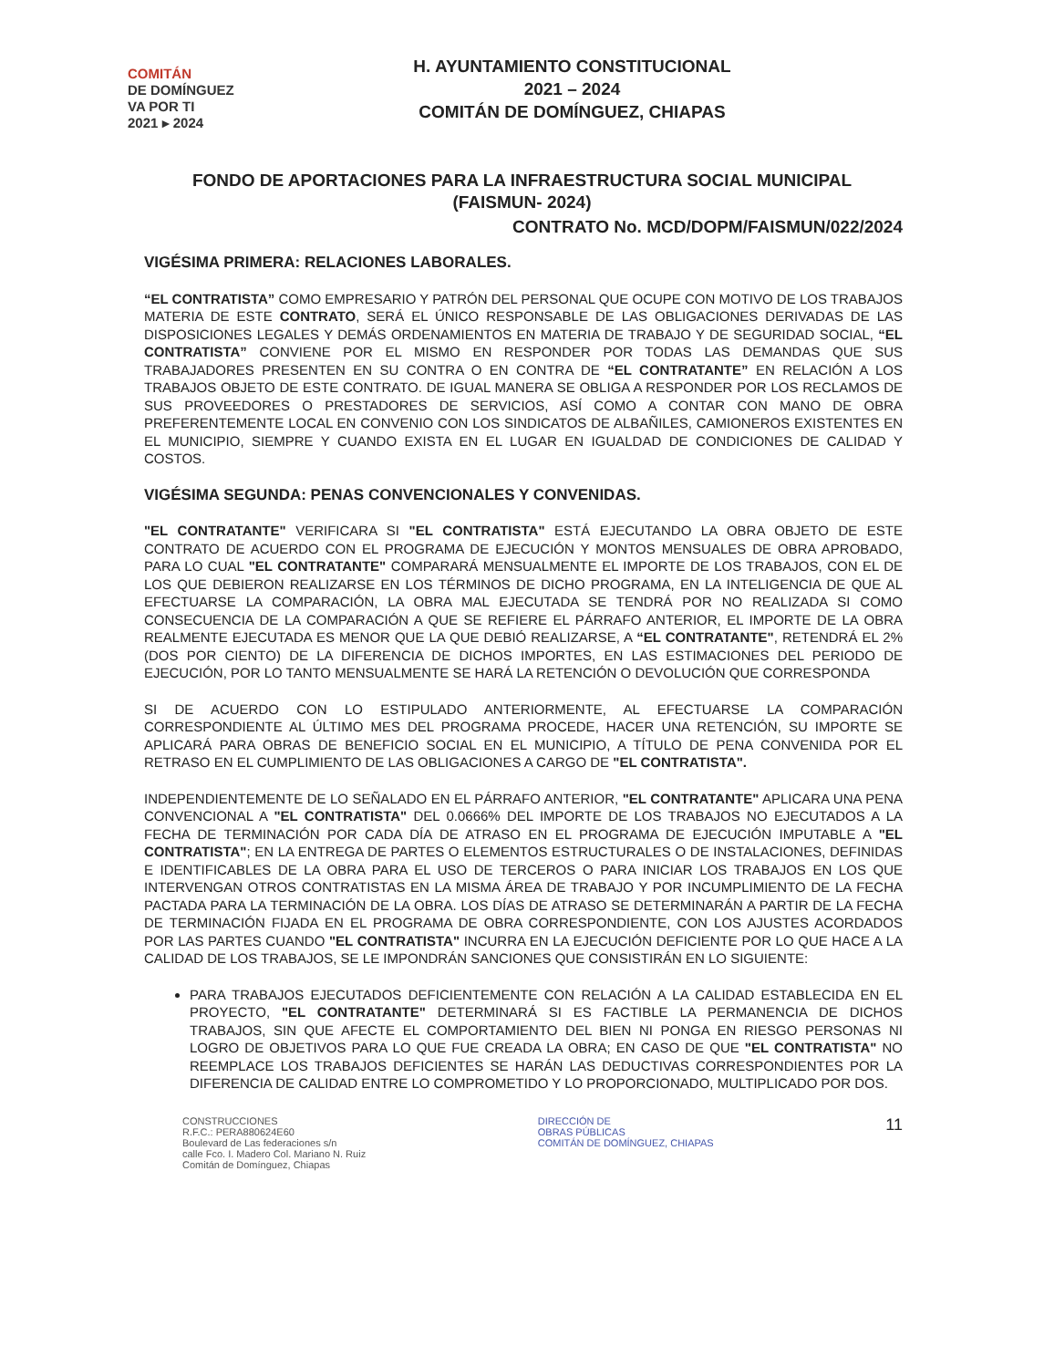COMITÁN
DE DOMÍNGUEZ
VA POR TI
2021 ▸ 2024
H. AYUNTAMIENTO CONSTITUCIONAL
2021 – 2024
COMITÁN DE DOMÍNGUEZ, CHIAPAS
FONDO DE APORTACIONES PARA LA INFRAESTRUCTURA SOCIAL MUNICIPAL
(FAISMUN- 2024)
CONTRATO No. MCD/DOPM/FAISMUN/022/2024
VIGÉSIMA PRIMERA: RELACIONES LABORALES.
“EL CONTRATISTA” COMO EMPRESARIO Y PATRÓN DEL PERSONAL QUE OCUPE CON MOTIVO DE LOS TRABAJOS MATERIA DE ESTE CONTRATO, SERÁ EL ÚNICO RESPONSABLE DE LAS OBLIGACIONES DERIVADAS DE LAS DISPOSICIONES LEGALES Y DEMÁS ORDENAMIENTOS EN MATERIA DE TRABAJO Y DE SEGURIDAD SOCIAL, “EL CONTRATISTA” CONVIENE POR EL MISMO EN RESPONDER POR TODAS LAS DEMANDAS QUE SUS TRABAJADORES PRESENTEN EN SU CONTRA O EN CONTRA DE “EL CONTRATANTE” EN RELACIÓN A LOS TRABAJOS OBJETO DE ESTE CONTRATO. DE IGUAL MANERA SE OBLIGA A RESPONDER POR LOS RECLAMOS DE SUS PROVEEDORES O PRESTADORES DE SERVICIOS, ASÍ COMO A CONTAR CON MANO DE OBRA PREFERENTEMENTE LOCAL EN CONVENIO CON LOS SINDICATOS DE ALBAÑILES, CAMIONEROS EXISTENTES EN EL MUNICIPIO, SIEMPRE Y CUANDO EXISTA EN EL LUGAR EN IGUALDAD DE CONDICIONES DE CALIDAD Y COSTOS.
VIGÉSIMA SEGUNDA: PENAS CONVENCIONALES Y CONVENIDAS.
"EL CONTRATANTE" VERIFICARA SI "EL CONTRATISTA" ESTÁ EJECUTANDO LA OBRA OBJETO DE ESTE CONTRATO DE ACUERDO CON EL PROGRAMA DE EJECUCIÓN Y MONTOS MENSUALES DE OBRA APROBADO, PARA LO CUAL "EL CONTRATANTE" COMPARARÁ MENSUALMENTE EL IMPORTE DE LOS TRABAJOS, CON EL DE LOS QUE DEBIERON REALIZARSE EN LOS TÉRMINOS DE DICHO PROGRAMA, EN LA INTELIGENCIA DE QUE AL EFECTUARSE LA COMPARACIÓN, LA OBRA MAL EJECUTADA SE TENDRÁ POR NO REALIZADA SI COMO CONSECUENCIA DE LA COMPARACIÓN A QUE SE REFIERE EL PÁRRAFO ANTERIOR, EL IMPORTE DE LA OBRA REALMENTE EJECUTADA ES MENOR QUE LA QUE DEBIÓ REALIZARSE, A “EL CONTRATANTE", RETENDRÁ EL 2% (DOS POR CIENTO) DE LA DIFERENCIA DE DICHOS IMPORTES, EN LAS ESTIMACIONES DEL PERIODO DE EJECUCIÓN, POR LO TANTO MENSUALMENTE SE HARÁ LA RETENCIÓN O DEVOLUCIÓN QUE CORRESPONDA
SI DE ACUERDO CON LO ESTIPULADO ANTERIORMENTE, AL EFECTUARSE LA COMPARACIÓN CORRESPONDIENTE AL ÚLTIMO MES DEL PROGRAMA PROCEDE, HACER UNA RETENCIÓN, SU IMPORTE SE APLICARÁ PARA OBRAS DE BENEFICIO SOCIAL EN EL MUNICIPIO, A TÍTULO DE PENA CONVENIDA POR EL RETRASO EN EL CUMPLIMIENTO DE LAS OBLIGACIONES A CARGO DE "EL CONTRATISTA".
INDEPENDIENTEMENTE DE LO SEÑALADO EN EL PÁRRAFO ANTERIOR, "EL CONTRATANTE" APLICARA UNA PENA CONVENCIONAL A "EL CONTRATISTA" DEL 0.0666% DEL IMPORTE DE LOS TRABAJOS NO EJECUTADOS A LA FECHA DE TERMINACIÓN POR CADA DÍA DE ATRASO EN EL PROGRAMA DE EJECUCIÓN IMPUTABLE A "EL CONTRATISTA"; EN LA ENTREGA DE PARTES O ELEMENTOS ESTRUCTURALES O DE INSTALACIONES, DEFINIDAS E IDENTIFICABLES DE LA OBRA PARA EL USO DE TERCEROS O PARA INICIAR LOS TRABAJOS EN LOS QUE INTERVENGAN OTROS CONTRATISTAS EN LA MISMA ÁREA DE TRABAJO Y POR INCUMPLIMIENTO DE LA FECHA PACTADA PARA LA TERMINACIÓN DE LA OBRA. LOS DÍAS DE ATRASO SE DETERMINARÁN A PARTIR DE LA FECHA DE TERMINACIÓN FIJADA EN EL PROGRAMA DE OBRA CORRESPONDIENTE, CON LOS AJUSTES ACORDADOS POR LAS PARTES CUANDO "EL CONTRATISTA" INCURRA EN LA EJECUCIÓN DEFICIENTE POR LO QUE HACE A LA CALIDAD DE LOS TRABAJOS, SE LE IMPONDRÁN SANCIONES QUE CONSISTIRÁN EN LO SIGUIENTE:
PARA TRABAJOS EJECUTADOS DEFICIENTEMENTE CON RELACIÓN A LA CALIDAD ESTABLECIDA EN EL PROYECTO, "EL CONTRATANTE" DETERMINARÁ SI ES FACTIBLE LA PERMANENCIA DE DICHOS TRABAJOS, SIN QUE AFECTE EL COMPORTAMIENTO DEL BIEN NI PONGA EN RIESGO PERSONAS NI LOGRO DE OBJETIVOS PARA LO QUE FUE CREADA LA OBRA; EN CASO DE QUE "EL CONTRATISTA" NO REEMPLACE LOS TRABAJOS DEFICIENTES SE HARÁN LAS DEDUCTIVAS CORRESPONDIENTES POR LA DIFERENCIA DE CALIDAD ENTRE LO COMPROMETIDO Y LO PROPORCIONADO, MULTIPLICADO POR DOS.
CONSTRUCCIONES
R.F.C.: PERA880624E60
Boulevard de Las federaciones s/n
calle Fco. I. Madero Col. Mariano N. Ruiz
Comitán de Domínguez, Chiapas
DIRECCIÓN DE
OBRAS PÚBLICAS
COMITÁN DE DOMÍNGUEZ, CHIAPAS
11